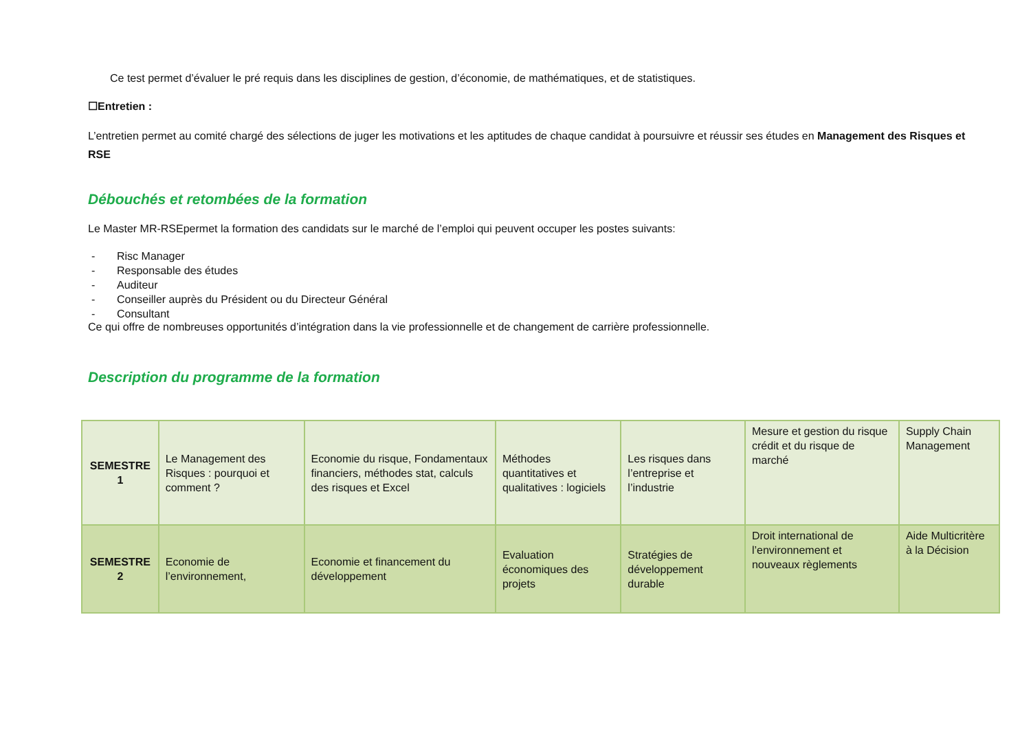Ce test permet d’évaluer le pré requis dans les disciplines de gestion, d’économie, de mathématiques, et de statistiques.
☐Entretien :
L’entretien permet au comité chargé des sélections de juger les motivations et les aptitudes de chaque candidat à poursuivre et réussir ses études en Management des Risques et RSE
Débouchés et retombées de la formation
Le Master MR-RSEpermet la formation des candidats sur le marché de l’emploi qui peuvent occuper les postes suivants:
- Risc Manager
- Responsable des études
- Auditeur
- Conseiller auprès du Président ou du Directeur Général
- Consultant
Ce qui offre de nombreuses opportunités d’intégration dans la vie professionnelle et de changement de carrière professionnelle.
Description du programme de la formation
| SEMESTRE 1 | Le Management des Risques : pourquoi et comment ? | Economie du risque, Fondamentaux financiers, méthodes stat, calculs des risques et Excel | Méthodes quantitatives et qualitatives : logiciels | Les risques dans l’entreprise et l’industrie | Mesure et gestion du risque crédit et du risque de marché | Supply Chain Management |
| SEMESTRE 2 | Economie de l’environnement, | Economie et financement du développement | Evaluation économiques des projets | Stratégies de développement durable | Droit international de l’environnement et nouveaux règlements | Aide Multicritère à la Décision |